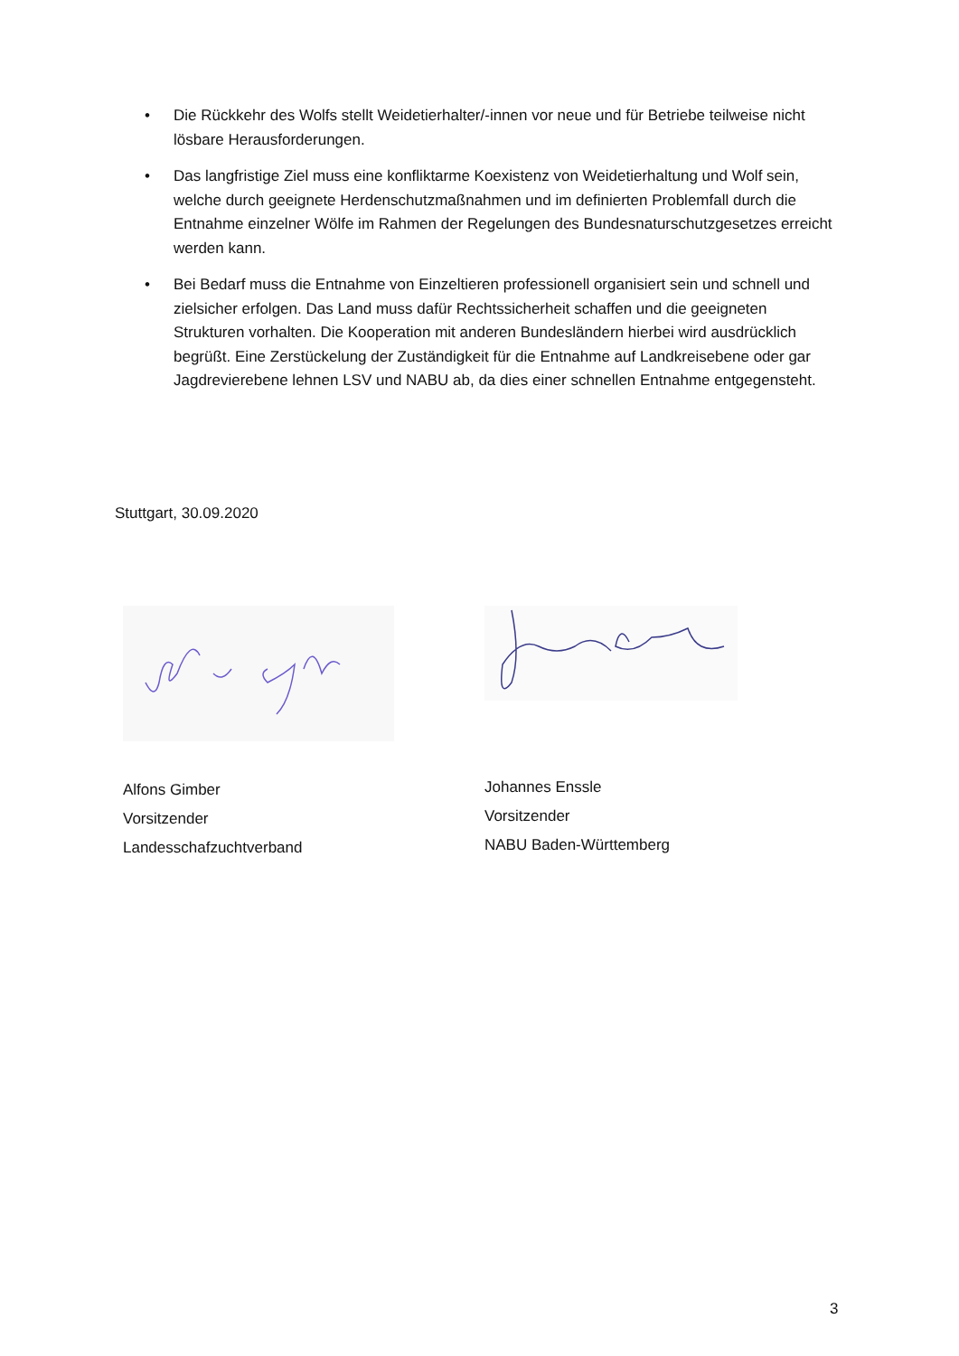• Die Rückkehr des Wolfs stellt Weidetierhalter/-innen vor neue und für Betriebe teilweise nicht lösbare Herausforderungen.
• Das langfristige Ziel muss eine konfliktarme Koexistenz von Weidetierhaltung und Wolf sein, welche durch geeignete Herdenschutzmaßnahmen und im definierten Problemfall durch die Entnahme einzelner Wölfe im Rahmen der Regelungen des Bundesnaturschutz­gesetzes erreicht werden kann.
• Bei Bedarf muss die Entnahme von Einzeltieren professionell organisiert sein und schnell und zielsicher erfolgen. Das Land muss dafür Rechtssicherheit schaffen und die geeigne­ten Strukturen vorhalten. Die Kooperation mit anderen Bundesländern hierbei wird aus­drücklich begrüßt. Eine Zerstückelung der Zuständigkeit für die Entnahme auf Landkreis­ebene oder gar Jagdrevierebene lehnen LSV und NABU ab, da dies einer schnellen Ent­nahme entgegensteht.
Stuttgart, 30.09.2020
Alfons Gimber
Vorsitzender
Landesschafzuchtverband
Johannes Enssle
Vorsitzender
NABU Baden-Württemberg
3